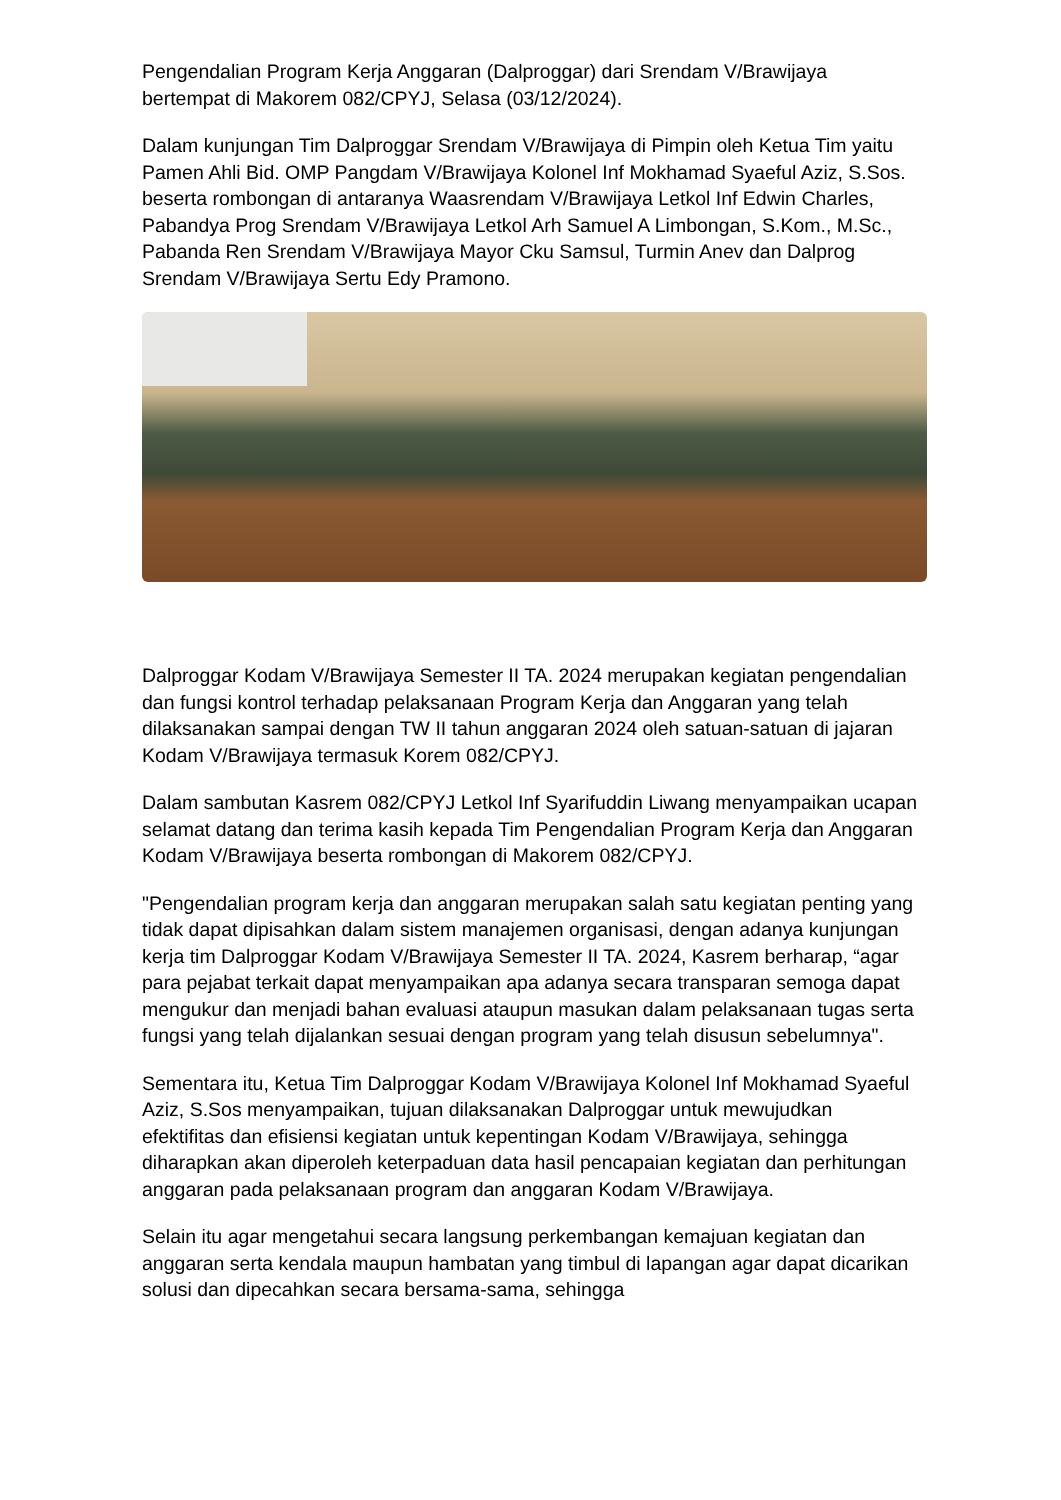Pengendalian Program Kerja Anggaran (Dalproggar) dari Srendam V/Brawijaya bertempat di Makorem 082/CPYJ, Selasa (03/12/2024).
Dalam kunjungan Tim Dalproggar Srendam V/Brawijaya di Pimpin oleh Ketua Tim yaitu Pamen Ahli Bid. OMP Pangdam V/Brawijaya Kolonel Inf Mokhamad Syaeful Aziz, S.Sos. beserta rombongan di antaranya Waasrendam V/Brawijaya Letkol Inf Edwin Charles, Pabandya Prog Srendam V/Brawijaya Letkol Arh Samuel A Limbongan, S.Kom., M.Sc., Pabanda Ren Srendam V/Brawijaya Mayor Cku Samsul, Turmin Anev dan Dalprog Srendam V/Brawijaya Sertu Edy Pramono.
Dalproggar Kodam V/Brawijaya Semester II TA. 2024 merupakan kegiatan pengendalian dan fungsi kontrol terhadap pelaksanaan Program Kerja dan Anggaran yang telah dilaksanakan sampai dengan TW II tahun anggaran 2024 oleh satuan-satuan di jajaran Kodam V/Brawijaya termasuk Korem 082/CPYJ.
Dalam sambutan Kasrem 082/CPYJ Letkol Inf Syarifuddin Liwang menyampaikan ucapan selamat datang dan terima kasih kepada Tim Pengendalian Program Kerja dan Anggaran Kodam V/Brawijaya beserta rombongan di Makorem 082/CPYJ.
"Pengendalian program kerja dan anggaran merupakan salah satu kegiatan penting yang tidak dapat dipisahkan dalam sistem manajemen organisasi, dengan adanya kunjungan kerja tim Dalproggar Kodam V/Brawijaya Semester II TA. 2024, Kasrem berharap, “agar para pejabat terkait dapat menyampaikan apa adanya secara transparan semoga dapat mengukur dan menjadi bahan evaluasi ataupun masukan dalam pelaksanaan tugas serta fungsi yang telah dijalankan sesuai dengan program yang telah disusun sebelumnya".
Sementara itu, Ketua Tim Dalproggar Kodam V/Brawijaya Kolonel Inf Mokhamad Syaeful Aziz, S.Sos menyampaikan, tujuan dilaksanakan Dalproggar untuk mewujudkan efektifitas dan efisiensi kegiatan untuk kepentingan Kodam V/Brawijaya, sehingga diharapkan akan diperoleh keterpaduan data hasil pencapaian kegiatan dan perhitungan anggaran pada pelaksanaan program dan anggaran Kodam V/Brawijaya.
Selain itu agar mengetahui secara langsung perkembangan kemajuan kegiatan dan anggaran serta kendala maupun hambatan yang timbul di lapangan agar dapat dicarikan solusi dan dipecahkan secara bersama-sama, sehingga